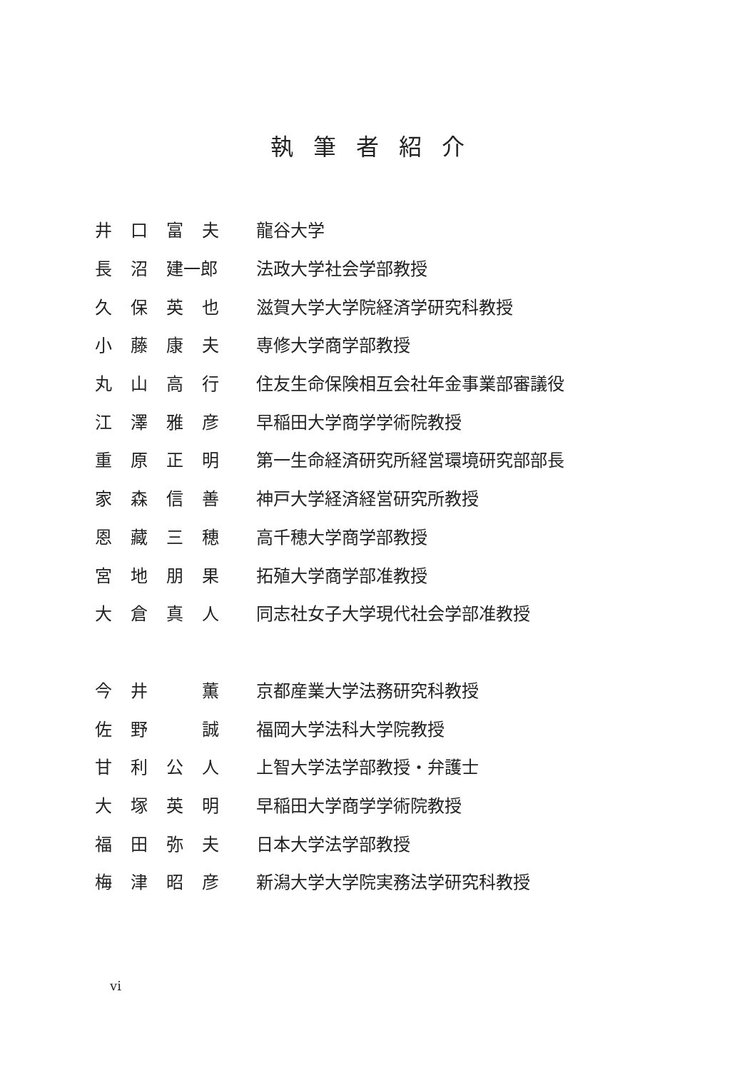執筆者紹介
| 井 | 口 | 富 | 夫 | 龍谷大学 |
| 長 | 沼 | 建一郎 | | 法政大学社会学部教授 |
| 久 | 保 | 英 | 也 | 滋賀大学大学院経済学研究科教授 |
| 小 | 藤 | 康 | 夫 | 専修大学商学部教授 |
| 丸 | 山 | 高 | 行 | 住友生命保険相互会社年金事業部審議役 |
| 江 | 澤 | 雅 | 彦 | 早稲田大学商学学術院教授 |
| 重 | 原 | 正 | 明 | 第一生命経済研究所経営環境研究部部長 |
| 家 | 森 | 信 | 善 | 神戸大学経済経営研究所教授 |
| 恩 | 藏 | 三 | 穂 | 高千穂大学商学部教授 |
| 宮 | 地 | 朋 | 果 | 拓殖大学商学部准教授 |
| 大 | 倉 | 真 | 人 | 同志社女子大学現代社会学部准教授 |
| 今 | 井 | | 薫 | 京都産業大学法務研究科教授 |
| 佐 | 野 | | 誠 | 福岡大学法科大学院教授 |
| 甘 | 利 | 公 | 人 | 上智大学法学部教授・弁護士 |
| 大 | 塚 | 英 | 明 | 早稲田大学商学学術院教授 |
| 福 | 田 | 弥 | 夫 | 日本大学法学部教授 |
| 梅 | 津 | 昭 | 彦 | 新潟大学大学院実務法学研究科教授 |
vi